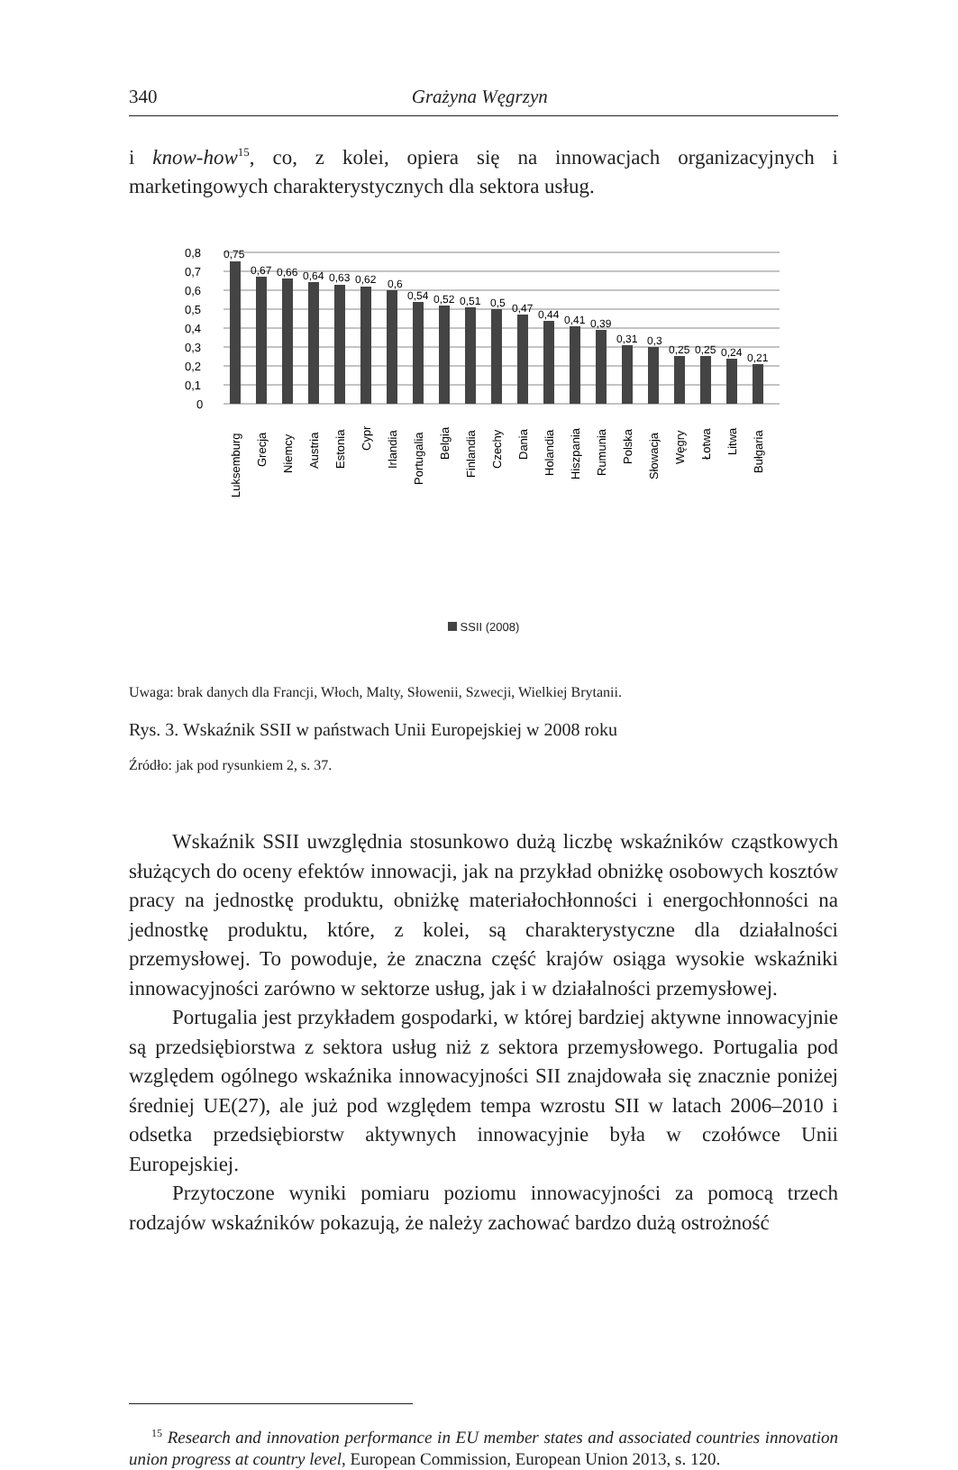340 Grażyna Węgrzyn
i know-how<sup>15</sup>, co, z kolei, opiera się na innowacjach organizacyjnych i marketingowych charakterystycznych dla sektora usług.
0,8
0,7
0,6
0,5
0,4
0,3
0,2
0,1
0
0,75
0,67
0,66
0,64
0,63
0,62
0,6
0,54
0,52
0,51
0,5
0,47
0,44
0,41
0,39
0,31
0,3
0,25
0,25
0,24
0,21
Luksemburg
Grecja
Niemcy
Austria
Estonia
Cypr
Irlandia
Portugalia
Belgia
Finlandia
Czechy
Dania
Holandia
Hiszpania
Rumunia
Polska
Słowacja
Węgry
Łotwa
Litwa
Bułgaria
SSII (2008)
Uwaga: brak danych dla Francji, Włoch, Malty, Słowenii, Szwecji, Wielkiej Brytanii.
Rys. 3. Wskaźnik SSII w państwach Unii Europejskiej w 2008 roku
Źródło: jak pod rysunkiem 2, s. 37.
Wskaźnik SSII uwzględnia stosunkowo dużą liczbę wskaźników cząstkowych służących do oceny efektów innowacji, jak na przykład obniżkę osobowych kosztów pracy na jednostkę produktu, obniżkę materiałochłonności i energochłonności na jednostkę produktu, które, z kolei, są charakterystyczne dla działalności przemysłowej. To powoduje, że znaczna część krajów osiąga wysokie wskaźniki innowacyjności zarówno w sektorze usług, jak i w działalności przemysłowej.
Portugalia jest przykładem gospodarki, w której bardziej aktywne innowacyjnie są przedsiębiorstwa z sektora usług niż z sektora przemysłowego. Portugalia pod względem ogólnego wskaźnika innowacyjności SII znajdowała się znacznie poniżej średniej UE(27), ale już pod względem tempa wzrostu SII w latach 2006–2010 i odsetka przedsiębiorstw aktywnych innowacyjnie była w czołówce Unii Europejskiej.
Przytoczone wyniki pomiaru poziomu innowacyjności za pomocą trzech rodzajów wskaźników pokazują, że należy zachować bardzo dużą ostrożność
<sup>15</sup> Research and innovation performance in EU member states and associated countries innovation union progress at country level, European Commission, European Union 2013, s. 120.